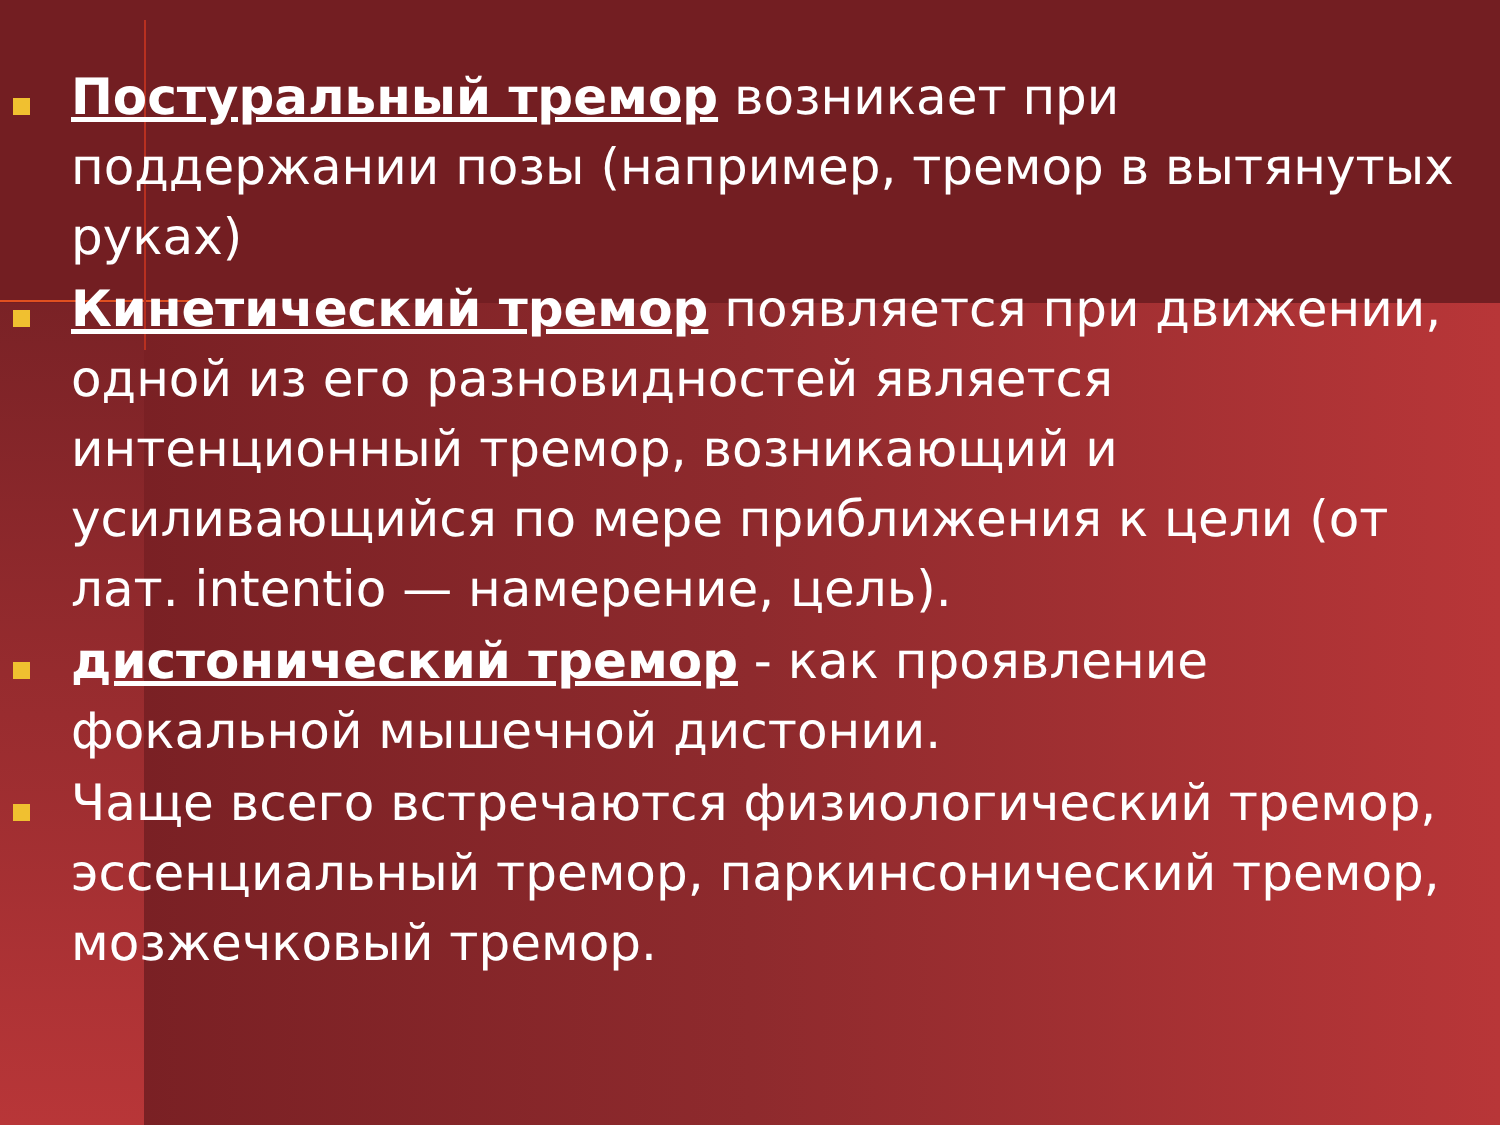Постуральный тремор возникает при поддержании позы (например, тремор в вытянутых руках)
Кинетический тремор появляется при движении, одной из его разновидностей является интенционный тремор, возникающий и усиливающийся по мере приближения к цели (от лат. intentio — намерение, цель).
дистонический тремор - как проявление фокальной мышечной дистонии.
Чаще всего встречаются физиологический тремор, эссенциальный тремор, паркинсонический тремор, мозжечковый тремор.